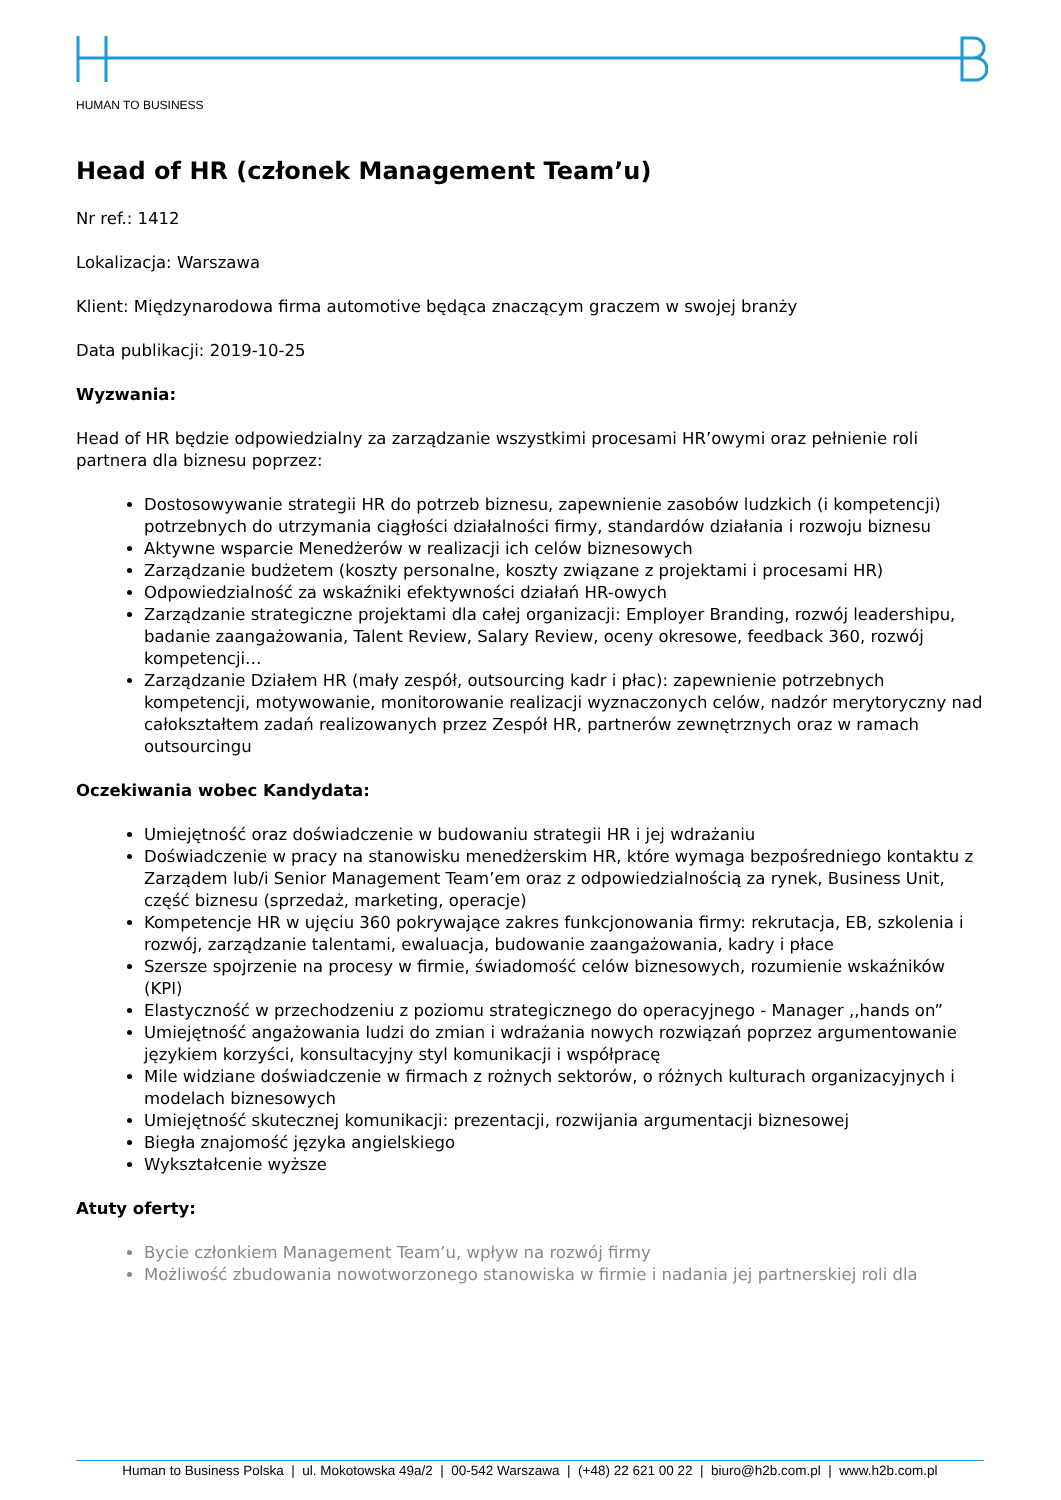HUMAN TO BUSINESS
Head of HR (członek Management Team’u)
Nr ref.: 1412
Lokalizacja: Warszawa
Klient: Międzynarodowa firma automotive będąca znaczącym graczem w swojej branży
Data publikacji: 2019-10-25
Wyzwania:
Head of HR będzie odpowiedzialny za zarządzanie wszystkimi procesami HR’owymi oraz pełnienie roli partnera dla biznesu poprzez:
Dostosowywanie strategii HR do potrzeb biznesu, zapewnienie zasobów ludzkich (i kompetencji) potrzebnych do utrzymania ciągłości działalności firmy, standardów działania i rozwoju biznesu
Aktywne wsparcie Menedżerów w realizacji ich celów biznesowych
Zarządzanie budżetem (koszty personalne, koszty związane z projektami i procesami HR)
Odpowiedzialność za wskaźniki efektywności działań HR-owych
Zarządzanie strategiczne projektami dla całej organizacji: Employer Branding, rozwój leadershipu, badanie zaangażowania, Talent Review, Salary Review, oceny okresowe, feedback 360, rozwój kompetencji…
Zarządzanie Działem HR (mały zespół, outsourcing kadr i płac): zapewnienie potrzebnych kompetencji, motywowanie, monitorowanie realizacji wyznaczonych celów, nadzór merytoryczny nad całokształtem zadań realizowanych przez Zespół HR, partnerów zewnętrznych oraz w ramach outsourcingu
Oczekiwania wobec Kandydata:
Umiejętność oraz doświadczenie w budowaniu strategii HR i jej wdrażaniu
Doświadczenie w pracy na stanowisku menedżerskim HR, które wymaga bezpośredniego kontaktu z Zarządem lub/i Senior Management Team’em oraz z odpowiedzialnością za rynek, Business Unit, część biznesu (sprzedaż, marketing, operacje)
Kompetencje HR w ujęciu 360 pokrywające zakres funkcjonowania firmy: rekrutacja, EB, szkolenia i rozwój, zarządzanie talentami, ewaluacja, budowanie zaangażowania, kadry i płace
Szersze spojrzenie na procesy w firmie, świadomość celów biznesowych, rozumienie wskaźników (KPI)
Elastyczność w przechodzeniu z poziomu strategicznego do operacyjnego - Manager ,,hands on”
Umiejętność angażowania ludzi do zmian i wdrażania nowych rozwiązań poprzez argumentowanie językiem korzyści, konsultacyjny styl komunikacji i współpracę
Mile widziane doświadczenie w firmach z rożnych sektorów, o różnych kulturach organizacyjnych i modelach biznesowych
Umiejętność skutecznej komunikacji: prezentacji, rozwijania argumentacji biznesowej
Biegła znajomość języka angielskiego
Wykształcenie wyższe
Atuty oferty:
Bycie członkiem Management Team’u, wpływ na rozwój firmy
Możliwość zbudowania nowotworzonego stanowiska w firmie i nadania jej partnerskiej roli dla
Human to Business Polska | ul. Mokotowska 49a/2 | 00-542 Warszawa | (+48) 22 621 00 22 | biuro@h2b.com.pl | www.h2b.com.pl